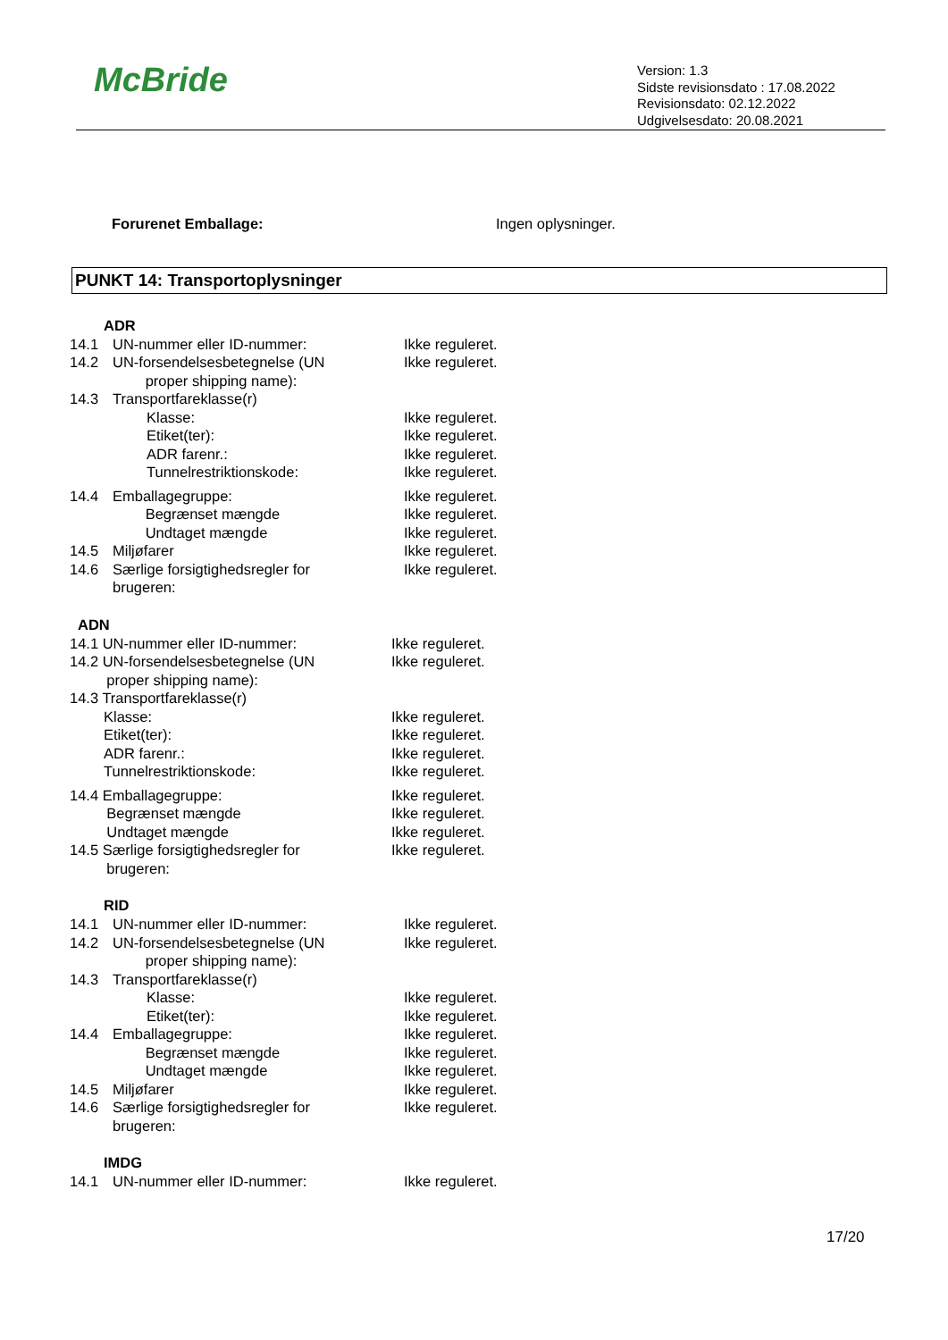McBride
Version: 1.3
Sidste revisionsdato : 17.08.2022
Revisionsdato: 02.12.2022
Udgivelsesdato: 20.08.2021
Forurenet Emballage: Ingen oplysninger.
PUNKT 14: Transportoplysninger
ADR
14.1 UN-nummer eller ID-nummer: Ikke reguleret.
14.2 UN-forsendelsesbetegnelse (UN
proper shipping name):
Ikke reguleret.
14.3 Transportfareklasse(r)
Klasse:
Etiket(ter):
ADR farenr.:
Tunnelrestriktionskode:
Ikke reguleret.
Ikke reguleret.
Ikke reguleret.
Ikke reguleret.
14.4 Emballagegruppe:
Begrænset mængde
Undtaget mængde
Ikke reguleret.
Ikke reguleret.
Ikke reguleret.
14.5 Miljøfarer Ikke reguleret.
14.6 Særlige forsigtighedsregler for
brugeren:
Ikke reguleret.
ADN
14.1 UN-nummer eller ID-nummer: Ikke reguleret.
14.2 UN-forsendelsesbetegnelse (UN
proper shipping name):
Ikke reguleret.
14.3 Transportfareklasse(r)
Klasse:
Etiket(ter):
ADR farenr.:
Tunnelrestriktionskode:
Ikke reguleret.
Ikke reguleret.
Ikke reguleret.
Ikke reguleret.
14.4 Emballagegruppe:
Begrænset mængde
Undtaget mængde
Ikke reguleret.
Ikke reguleret.
Ikke reguleret.
14.5 Særlige forsigtighedsregler for
brugeren:
Ikke reguleret.
RID
14.1 UN-nummer eller ID-nummer: Ikke reguleret.
14.2 UN-forsendelsesbetegnelse (UN
proper shipping name):
Ikke reguleret.
14.3 Transportfareklasse(r)
Klasse:
Etiket(ter):
Ikke reguleret.
Ikke reguleret.
14.4 Emballagegruppe:
Begrænset mængde
Undtaget mængde
Ikke reguleret.
Ikke reguleret.
Ikke reguleret.
14.5 Miljøfarer Ikke reguleret.
14.6 Særlige forsigtighedsregler for
brugeren:
Ikke reguleret.
IMDG
14.1 UN-nummer eller ID-nummer: Ikke reguleret.
17/20